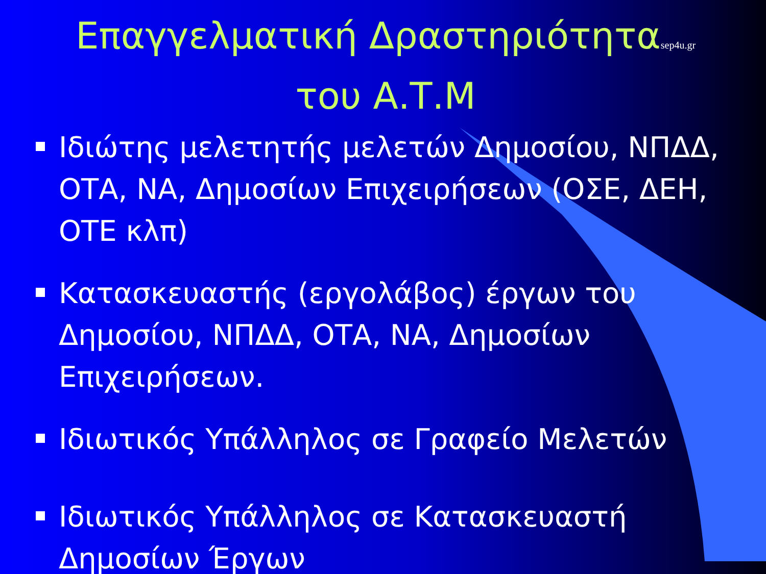Επαγγελματική Δραστηριότηταsep4u.gr
του Α.Τ.Μ
Ιδιώτης μελετητής μελετών Δημοσίου, ΝΠΔΔ, ΟΤΑ, ΝΑ, Δημοσίων Επιχειρήσεων (ΟΣΕ, ΔΕΗ, ΟΤΕ κλπ)
Κατασκευαστής (εργολάβος) έργων του Δημοσίου, ΝΠΔΔ, ΟΤΑ, ΝΑ, Δημοσίων Επιχειρήσεων.
Ιδιωτικός Υπάλληλος σε Γραφείο Μελετών
Ιδιωτικός Υπάλληλος σε Κατασκευαστή Δημοσίων Έργων